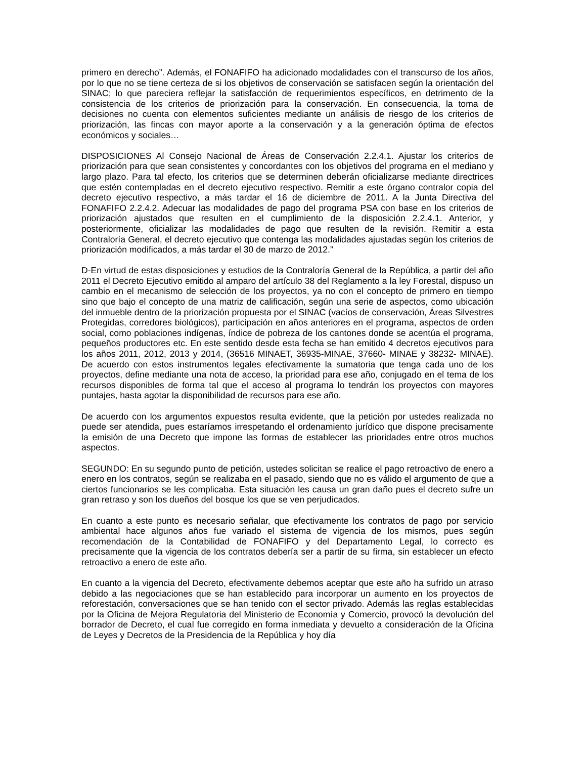primero en derecho”. Además, el FONAFIFO ha adicionado modalidades con el transcurso de los años, por lo que no se tiene certeza de si los objetivos de conservación se satisfacen según la orientación del SINAC; lo que pareciera reflejar la satisfacción de requerimientos específicos, en detrimento de la consistencia de los criterios de priorización para la conservación. En consecuencia, la toma de decisiones no cuenta con elementos suficientes mediante un análisis de riesgo de los criterios de priorización, las fincas con mayor aporte a la conservación y a la generación óptima de efectos económicos y sociales…
DISPOSICIONES Al Consejo Nacional de Áreas de Conservación 2.2.4.1. Ajustar los criterios de priorización para que sean consistentes y concordantes con los objetivos del programa en el mediano y largo plazo. Para tal efecto, los criterios que se determinen deberán oficializarse mediante directrices que estén contempladas en el decreto ejecutivo respectivo. Remitir a este órgano contralor copia del decreto ejecutivo respectivo, a más tardar el 16 de diciembre de 2011. A la Junta Directiva del FONAFIFO 2.2.4.2. Adecuar las modalidades de pago del programa PSA con base en los criterios de priorización ajustados que resulten en el cumplimiento de la disposición 2.2.4.1. Anterior, y posteriormente, oficializar las modalidades de pago que resulten de la revisión. Remitir a esta Contraloría General, el decreto ejecutivo que contenga las modalidades ajustadas según los criterios de priorización modificados, a más tardar el 30 de marzo de 2012.”
D-En virtud de estas disposiciones y estudios de la Contraloría General de la República, a partir del año 2011 el Decreto Ejecutivo emitido al amparo del artículo 38 del Reglamento a la ley Forestal, dispuso un cambio en el mecanismo de selección de los proyectos, ya no con el concepto de primero en tiempo sino que bajo el concepto de una matriz de calificación, según una serie de aspectos, como ubicación del inmueble dentro de la priorización propuesta por el SINAC (vacíos de conservación, Áreas Silvestres Protegidas, corredores biológicos), participación en años anteriores en el programa, aspectos de orden social, como poblaciones indígenas, índice de pobreza de los cantones donde se acentúa el programa, pequeños productores etc. En este sentido desde esta fecha se han emitido 4 decretos ejecutivos para los años 2011, 2012, 2013 y 2014, (36516 MINAET, 36935-MINAE, 37660- MINAE y 38232- MINAE). De acuerdo con estos instrumentos legales efectivamente la sumatoria que tenga cada uno de los proyectos, define mediante una nota de acceso, la prioridad para ese año, conjugado en el tema de los recursos disponibles de forma tal que el acceso al programa lo tendrán los proyectos con mayores puntajes, hasta agotar la disponibilidad de recursos para ese año.
De acuerdo con los argumentos expuestos resulta evidente, que la petición por ustedes realizada no puede ser atendida, pues estaríamos irrespetando el ordenamiento jurídico que dispone precisamente la emisión de una Decreto que impone las formas de establecer las prioridades entre otros muchos aspectos.
SEGUNDO: En su segundo punto de petición, ustedes solicitan se realice el pago retroactivo de enero a enero en los contratos, según se realizaba en el pasado, siendo que no es válido el argumento de que a ciertos funcionarios se les complicaba. Esta situación les causa un gran daño pues el decreto sufre un gran retraso y son los dueños del bosque los que se ven perjudicados.
En cuanto a este punto es necesario señalar, que efectivamente los contratos de pago por servicio ambiental hace algunos años fue variado el sistema de vigencia de los mismos, pues según recomendación de la Contabilidad de FONAFIFO y del Departamento Legal, lo correcto es precisamente que la vigencia de los contratos debería ser a partir de su firma, sin establecer un efecto retroactivo a enero de este año.
En cuanto a la vigencia del Decreto, efectivamente debemos aceptar que este año ha sufrido un atraso debido a las negociaciones que se han establecido para incorporar un aumento en los proyectos de reforestación, conversaciones que se han tenido con el sector privado. Además las reglas establecidas por la Oficina de Mejora Regulatoria del Ministerio de Economía y Comercio, provocó la devolución del borrador de Decreto, el cual fue corregido en forma inmediata y devuelto a consideración de la Oficina de Leyes y Decretos de la Presidencia de la República y hoy día